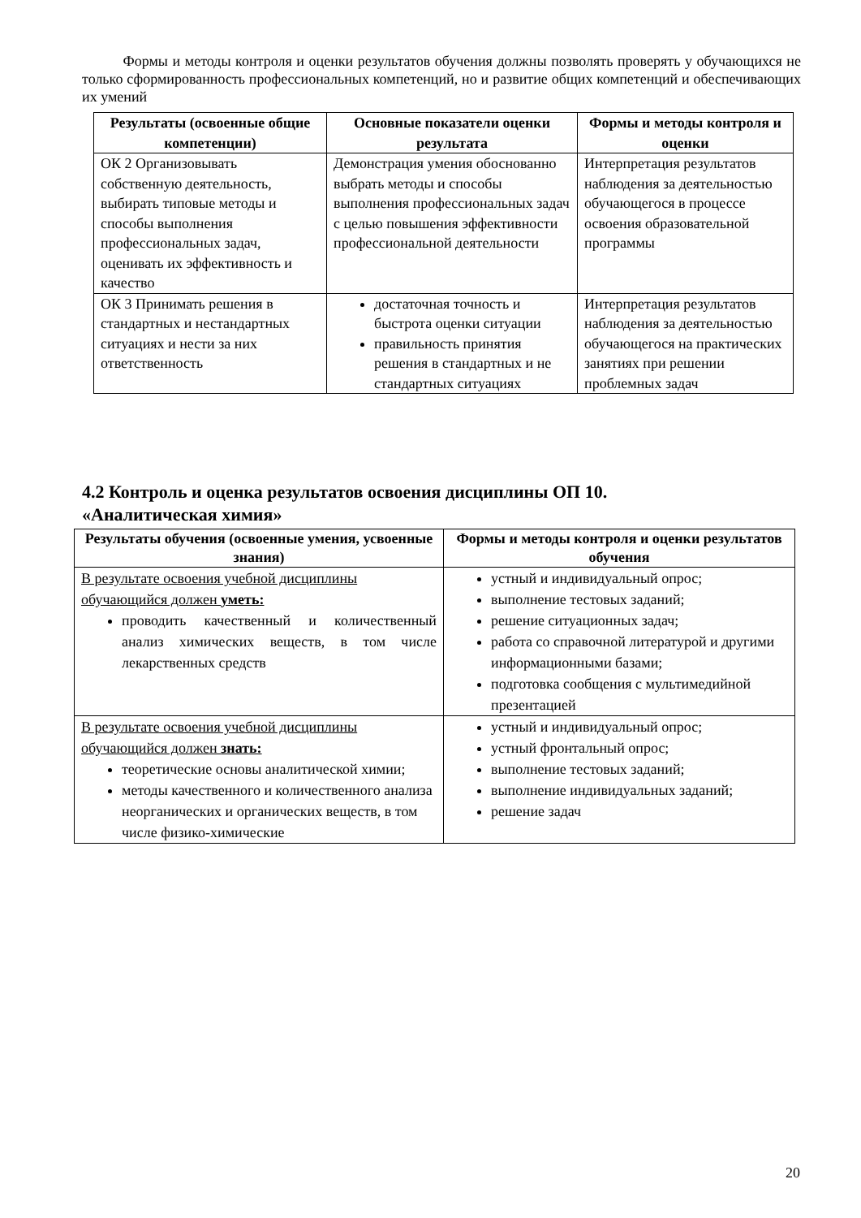Формы и методы контроля и оценки результатов обучения должны позволять проверять у обучающихся не только сформированность профессиональных компетенций, но и развитие общих компетенций и обеспечивающих их умений
| Результаты (освоенные общие компетенции) | Основные показатели оценки результата | Формы и методы контроля и оценки |
| --- | --- | --- |
| ОК 2 Организовывать собственную деятельность, выбирать типовые методы и способы выполнения профессиональных задач, оценивать их эффективность и качество | Демонстрация умения обоснованно выбрать методы и способы выполнения профессиональных задач с целью повышения эффективности профессиональной деятельности | Интерпретация результатов наблюдения за деятельностью обучающегося в процессе освоения образовательной программы |
| ОК 3 Принимать решения в стандартных и нестандартных ситуациях и нести за них ответственность | достаточная точность и быстрота оценки ситуации правильность принятия решения в стандартных и не стандартных ситуациях | Интерпретация результатов наблюдения за деятельностью обучающегося на практических занятиях при решении проблемных задач |
4.2 Контроль и оценка результатов освоения дисциплины ОП 10.
«Аналитическая химия»
| Результаты обучения (освоенные умения, усвоенные знания) | Формы и методы контроля и оценки результатов обучения |
| --- | --- |
| В результате освоения учебной дисциплины обучающийся должен уметь: проводить качественный и количественный анализ химических веществ, в том числе лекарственных средств | устный и индивидуальный опрос; выполнение тестовых заданий; решение ситуационных задач; работа со справочной литературой и другими информационными базами; подготовка сообщения с мультимедийной презентацией |
| В результате освоения учебной дисциплины обучающийся должен знать: теоретические основы аналитической химии; методы качественного и количественного анализа неорганических и органических веществ, в том числе физико-химические | устный и индивидуальный опрос; устный фронтальный опрос; выполнение тестовых заданий; выполнение индивидуальных заданий; решение задач |
20